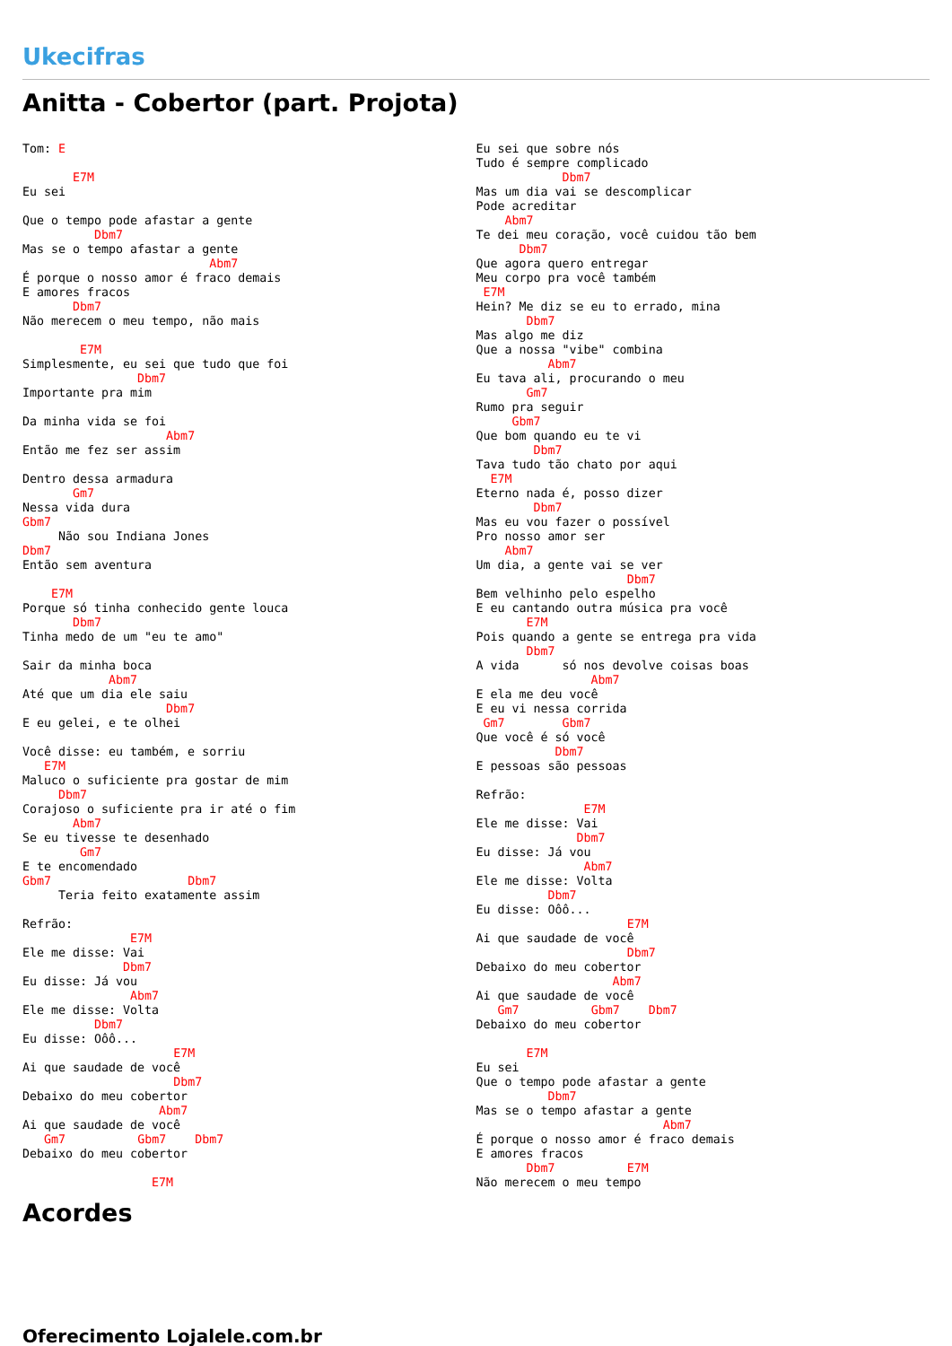Ukecifras
Anitta - Cobertor (part. Projota)
Tom: E

       E7M
Eu sei

Que o tempo pode afastar a gente
          Dbm7
Mas se o tempo afastar a gente
                          Abm7
É porque o nosso amor é fraco demais
E amores fracos
       Dbm7
Não merecem o meu tempo, não mais

        E7M
Simplesmente, eu sei que tudo que foi
                Dbm7
Importante pra mim

Da minha vida se foi
                    Abm7
Então me fez ser assim

Dentro dessa armadura
       Gm7
Nessa vida dura
Gbm7
     Não sou Indiana Jones
Dbm7
Então sem aventura

    E7M
Porque só tinha conhecido gente louca
       Dbm7
Tinha medo de um "eu te amo"

Sair da minha boca
            Abm7
Até que um dia ele saiu
                    Dbm7
E eu gelei, e te olhei

Você disse: eu também, e sorriu
   E7M
Maluco o suficiente pra gostar de mim
     Dbm7
Corajoso o suficiente pra ir até o fim
       Abm7
Se eu tivesse te desenhado
        Gm7
E te encomendado
Gbm7                   Dbm7
     Teria feito exatamente assim

Refrão:
               E7M
Ele me disse: Vai
              Dbm7
Eu disse: Já vou
               Abm7
Ele me disse: Volta
          Dbm7
Eu disse: Oôô...
                     E7M
Ai que saudade de você
                     Dbm7
Debaixo do meu cobertor
                   Abm7
Ai que saudade de você
   Gm7          Gbm7    Dbm7
Debaixo do meu cobertor

                  E7M
Eu sei que sobre nós
Tudo é sempre complicado
            Dbm7
Mas um dia vai se descomplicar
Pode acreditar
    Abm7
Te dei meu coração, você cuidou tão bem
      Dbm7
Que agora quero entregar
Meu corpo pra você também
 E7M
Hein? Me diz se eu to errado, mina
       Dbm7
Mas algo me diz
Que a nossa "vibe" combina
          Abm7
Eu tava ali, procurando o meu
       Gm7
Rumo pra seguir
     Gbm7
Que bom quando eu te vi
        Dbm7
Tava tudo tão chato por aqui
  E7M
Eterno nada é, posso dizer
        Dbm7
Mas eu vou fazer o possível
Pro nosso amor ser
    Abm7
Um dia, a gente vai se ver
                     Dbm7
Bem velhinho pelo espelho
E eu cantando outra música pra você
       E7M
Pois quando a gente se entrega pra vida
       Dbm7
A vida      só nos devolve coisas boas
                Abm7
E ela me deu você
E eu vi nessa corrida
 Gm7        Gbm7
Que você é só você
           Dbm7
E pessoas são pessoas

Refrão:
               E7M
Ele me disse: Vai
              Dbm7
Eu disse: Já vou
               Abm7
Ele me disse: Volta
          Dbm7
Eu disse: Oôô...
                     E7M
Ai que saudade de você
                     Dbm7
Debaixo do meu cobertor
                   Abm7
Ai que saudade de você
   Gm7          Gbm7    Dbm7
Debaixo do meu cobertor

       E7M
Eu sei
Que o tempo pode afastar a gente
          Dbm7
Mas se o tempo afastar a gente
                          Abm7
É porque o nosso amor é fraco demais
E amores fracos
       Dbm7          E7M
Não merecem o meu tempo
Acordes
Oferecimento Lojalele.com.br